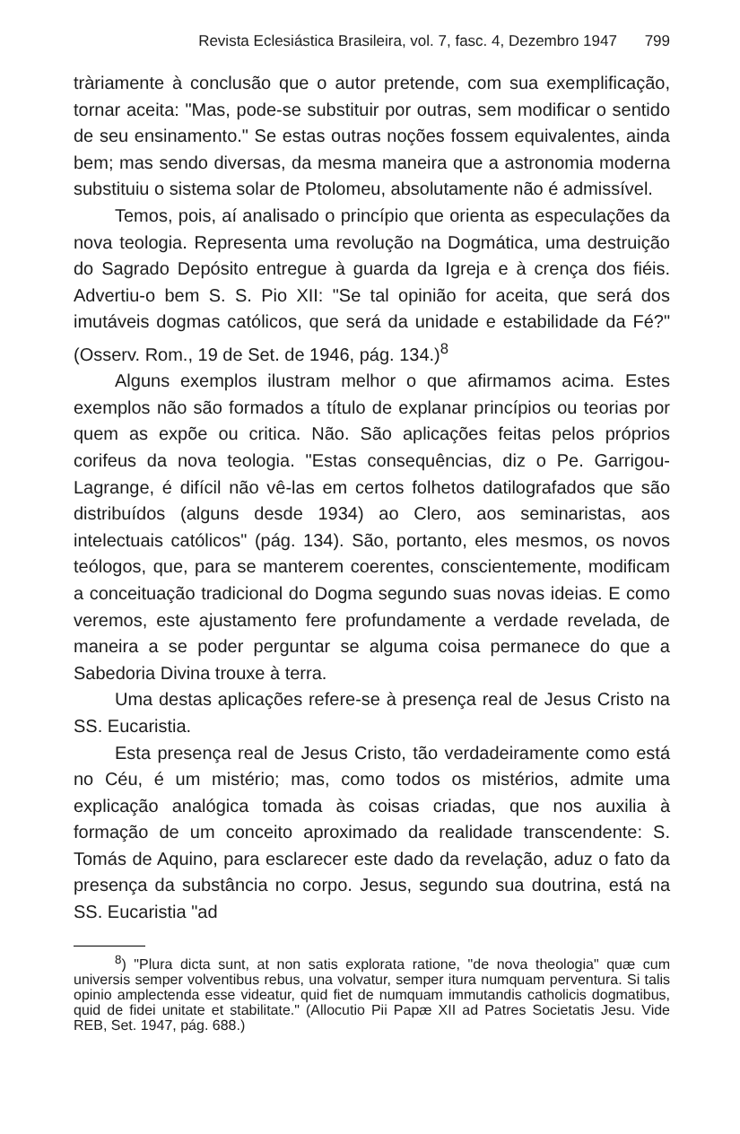Revista Eclesiástica Brasileira, vol. 7, fasc. 4, Dezembro 1947 799
tràriamente à conclusão que o autor pretende, com sua exemplificação, tornar aceita: "Mas, pode-se substituir por outras, sem modificar o sentido de seu ensinamento." Se estas outras noções fossem equivalentes, ainda bem; mas sendo diversas, da mesma maneira que a astronomia moderna substituiu o sistema solar de Ptolomeu, absolutamente não é admissível.
Temos, pois, aí analisado o princípio que orienta as especulações da nova teologia. Representa uma revolução na Dogmática, uma destruição do Sagrado Depósito entregue à guarda da Igreja e à crença dos fiéis. Advertiu-o bem S. S. Pio XII: "Se tal opinião for aceita, que será dos imutáveis dogmas católicos, que será da unidade e estabilidade da Fé?" (Osserv. Rom., 19 de Set. de 1946, pág. 134.)<sup>8</sup>
Alguns exemplos ilustram melhor o que afirmamos acima. Estes exemplos não são formados a título de explanar princípios ou teorias por quem as expõe ou critica. Não. São aplicações feitas pelos próprios corifeus da nova teologia. "Estas consequências, diz o Pe. Garrigou-Lagrange, é difícil não vê-las em certos folhetos datilografados que são distribuídos (alguns desde 1934) ao Clero, aos seminaristas, aos intelectuais católicos" (pág. 134). São, portanto, eles mesmos, os novos teólogos, que, para se manterem coerentes, conscientemente, modificam a conceituação tradicional do Dogma segundo suas novas ideias. E como veremos, este ajustamento fere profundamente a verdade revelada, de maneira a se poder perguntar se alguma coisa permanece do que a Sabedoria Divina trouxe à terra.
Uma destas aplicações refere-se à presença real de Jesus Cristo na SS. Eucaristia.
Esta presença real de Jesus Cristo, tão verdadeiramente como está no Céu, é um mistério; mas, como todos os mistérios, admite uma explicação analógica tomada às coisas criadas, que nos auxilia à formação de um conceito aproximado da realidade transcendente: S. Tomás de Aquino, para esclarecer este dado da revelação, aduz o fato da presença da substância no corpo. Jesus, segundo sua doutrina, está na SS. Eucaristia "ad
<sup>8</sup>) "Plura dicta sunt, at non satis explorata ratione, "de nova theologia" quæ cum universis semper volventibus rebus, una volvatur, semper itura numquam perventura. Si talis opinio amplectenda esse videatur, quid fiet de numquam immutandis catholicis dogmatibus, quid de fidei unitate et stabilitate." (Allocutio Pii Papæ XII ad Patres Societatis Jesu. Vide REB, Set. 1947, pág. 688.)